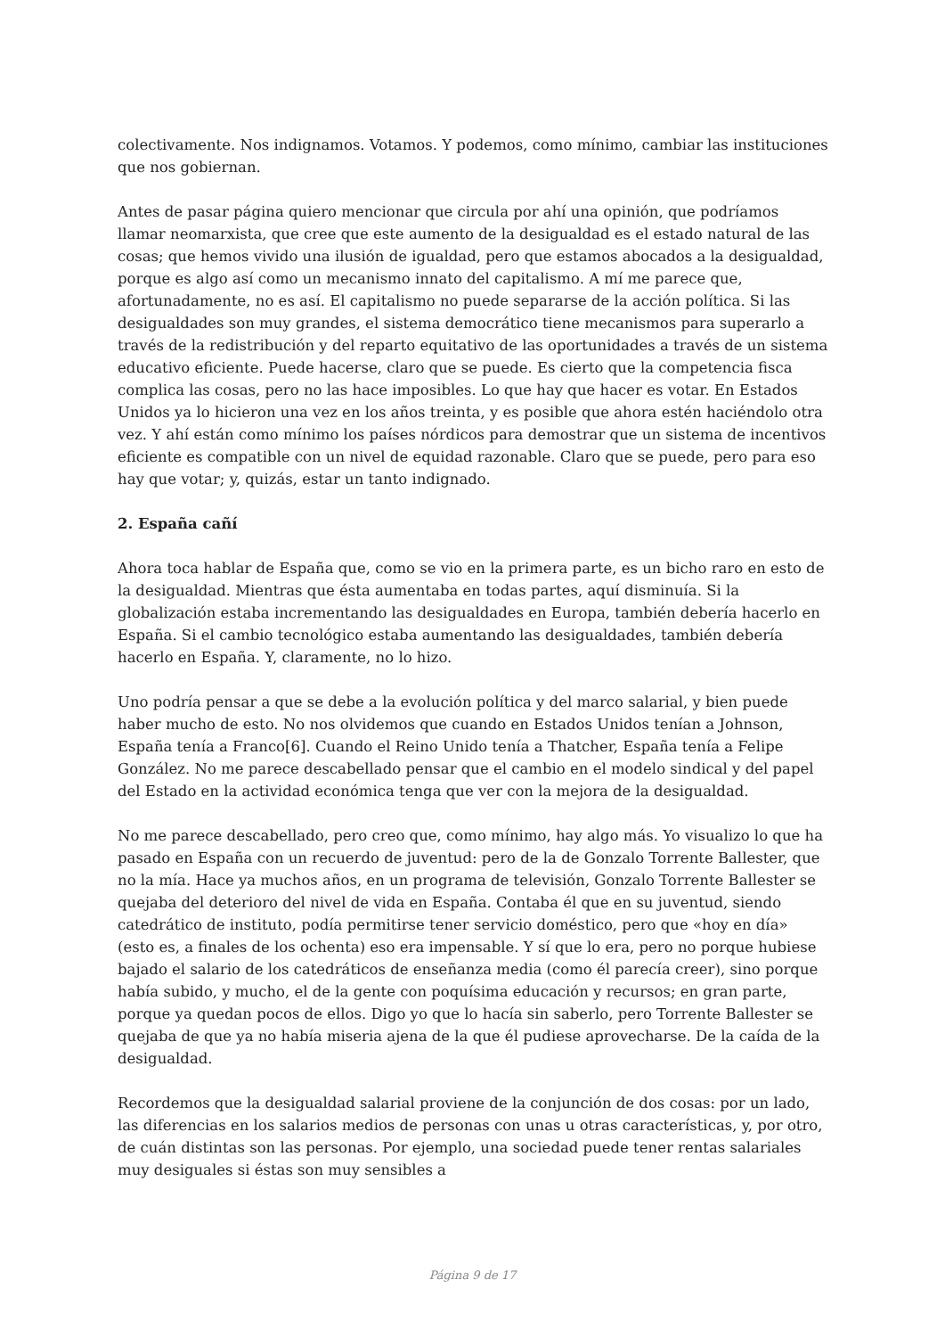colectivamente. Nos indignamos. Votamos. Y podemos, como mínimo, cambiar las instituciones que nos gobiernan.
Antes de pasar página quiero mencionar que circula por ahí una opinión, que podríamos llamar neomarxista, que cree que este aumento de la desigualdad es el estado natural de las cosas; que hemos vivido una ilusión de igualdad, pero que estamos abocados a la desigualdad, porque es algo así como un mecanismo innato del capitalismo. A mí me parece que, afortunadamente, no es así. El capitalismo no puede separarse de la acción política. Si las desigualdades son muy grandes, el sistema democrático tiene mecanismos para superarlo a través de la redistribución y del reparto equitativo de las oportunidades a través de un sistema educativo eficiente. Puede hacerse, claro que se puede. Es cierto que la competencia fisca complica las cosas, pero no las hace imposibles. Lo que hay que hacer es votar. En Estados Unidos ya lo hicieron una vez en los años treinta, y es posible que ahora estén haciéndolo otra vez. Y ahí están como mínimo los países nórdicos para demostrar que un sistema de incentivos eficiente es compatible con un nivel de equidad razonable. Claro que se puede, pero para eso hay que votar; y, quizás, estar un tanto indignado.
2. España cañí
Ahora toca hablar de España que, como se vio en la primera parte, es un bicho raro en esto de la desigualdad. Mientras que ésta aumentaba en todas partes, aquí disminuía. Si la globalización estaba incrementando las desigualdades en Europa, también debería hacerlo en España. Si el cambio tecnológico estaba aumentando las desigualdades, también debería hacerlo en España. Y, claramente, no lo hizo.
Uno podría pensar a que se debe a la evolución política y del marco salarial, y bien puede haber mucho de esto. No nos olvidemos que cuando en Estados Unidos tenían a Johnson, España tenía a Franco[6]. Cuando el Reino Unido tenía a Thatcher, España tenía a Felipe González. No me parece descabellado pensar que el cambio en el modelo sindical y del papel del Estado en la actividad económica tenga que ver con la mejora de la desigualdad.
No me parece descabellado, pero creo que, como mínimo, hay algo más. Yo visualizo lo que ha pasado en España con un recuerdo de juventud: pero de la de Gonzalo Torrente Ballester, que no la mía. Hace ya muchos años, en un programa de televisión, Gonzalo Torrente Ballester se quejaba del deterioro del nivel de vida en España. Contaba él que en su juventud, siendo catedrático de instituto, podía permitirse tener servicio doméstico, pero que «hoy en día» (esto es, a finales de los ochenta) eso era impensable. Y sí que lo era, pero no porque hubiese bajado el salario de los catedráticos de enseñanza media (como él parecía creer), sino porque había subido, y mucho, el de la gente con poquísima educación y recursos; en gran parte, porque ya quedan pocos de ellos. Digo yo que lo hacía sin saberlo, pero Torrente Ballester se quejaba de que ya no había miseria ajena de la que él pudiese aprovecharse. De la caída de la desigualdad.
Recordemos que la desigualdad salarial proviene de la conjunción de dos cosas: por un lado, las diferencias en los salarios medios de personas con unas u otras características, y, por otro, de cuán distintas son las personas. Por ejemplo, una sociedad puede tener rentas salariales muy desiguales si éstas son muy sensibles a
Página 9 de 17